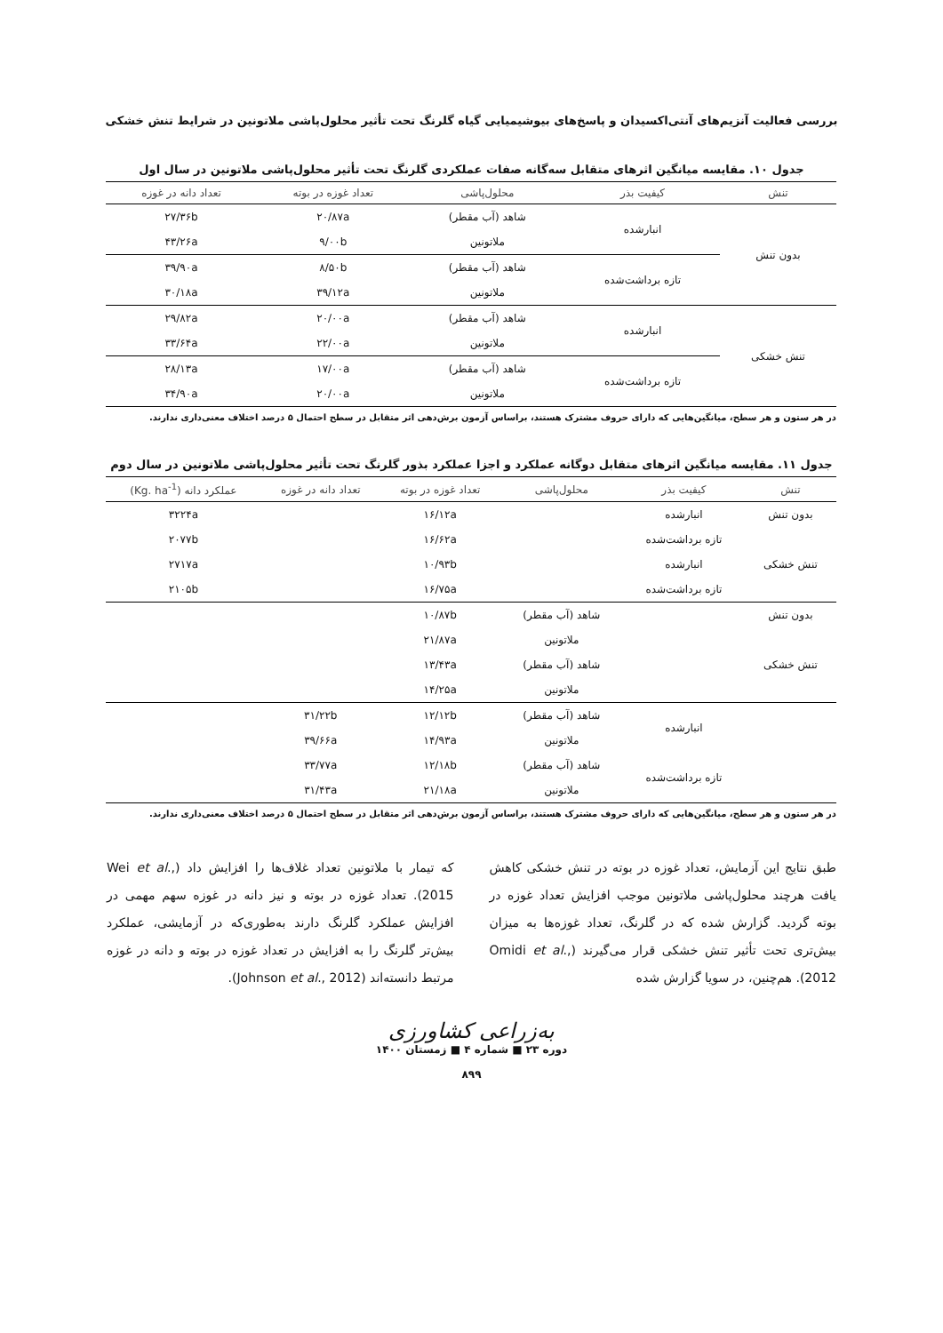بررسی فعالیت آنزیم‌های آنتی‌اکسیدان و پاسخ‌های بیوشیمیایی گیاه گلرنگ تحت تأثیر محلول‌پاشی ملاتونین در شرایط تنش خشکی
جدول ۱۰. مقایسه میانگین اثرهای متقابل سه‌گانه صفات عملکردی گلرنگ تحت تأثیر محلول‌پاشی ملاتونین در سال اول
| تنش | کیفیت بذر | محلول‌پاشی | تعداد غوزه در بوته | تعداد دانه در غوزه |
| --- | --- | --- | --- | --- |
| بدون تنش | انبارشده | شاهد (آب مقطر) | ۲۰/۸۷a | ۲۷/۳۶b |
| | | ملاتونین | ۹/۰۰b | ۴۳/۲۶a |
| | تازه برداشت‌شده | شاهد (آب مقطر) | ۸/۵۰b | ۳۹/۹۰a |
| | | ملاتونین | ۳۹/۱۲a | ۳۰/۱۸a |
| تنش خشکی | انبارشده | شاهد (آب مقطر) | ۲۰/۰۰a | ۲۹/۸۲a |
| | | ملاتونین | ۲۲/۰۰a | ۳۳/۶۴a |
| | تازه برداشت‌شده | شاهد (آب مقطر) | ۱۷/۰۰a | ۲۸/۱۳a |
| | | ملاتونین | ۲۰/۰۰a | ۳۴/۹۰a |
در هر ستون و هر سطح، میانگین‌هایی که دارای حروف مشترک هستند، براساس آزمون برش‌دهی اثر متقابل در سطح احتمال ۵ درصد اختلاف معنی‌داری ندارند.
جدول ۱۱. مقایسه میانگین اثرهای متقابل دوگانه عملکرد و اجزا عملکرد بذور گلرنگ تحت تأثیر محلول‌پاشی ملاتونین در سال دوم
| تنش | کیفیت بذر | محلول‌پاشی | تعداد غوزه در بوته | تعداد دانه در غوزه | عملکرد دانه (Kg. ha<sup>-1</sup>) |
| --- | --- | --- | --- | --- | --- |
| بدون تنش | انبارشده | | ۱۶/۱۲a | | ۳۲۲۴a |
| | تازه برداشت‌شده | | ۱۶/۶۲a | | ۲۰۷۷b |
| تنش خشکی | انبارشده | | ۱۰/۹۳b | | ۲۷۱۷a |
| | تازه برداشت‌شده | | ۱۶/۷۵a | | ۲۱۰۵b |
| بدون تنش | | شاهد (آب مقطر) | ۱۰/۸۷b | | |
| | | ملاتونین | ۲۱/۸۷a | | |
| تنش خشکی | | شاهد (آب مقطر) | ۱۳/۴۳a | | |
| | | ملاتونین | ۱۴/۲۵a | | |
| | انبارشده | شاهد (آب مقطر) | ۱۲/۱۲b | ۳۱/۲۲b | |
| | | ملاتونین | ۱۴/۹۳a | ۳۹/۶۶a | |
| | تازه برداشت‌شده | شاهد (آب مقطر) | ۱۲/۱۸b | ۳۳/۷۷a | |
| | | ملاتونین | ۲۱/۱۸a | ۳۱/۴۳a | |
در هر ستون و هر سطح، میانگین‌هایی که دارای حروف مشترک هستند، براساس آزمون برش‌دهی اثر متقابل در سطح احتمال ۵ درصد اختلاف معنی‌داری ندارند.
طبق نتایج این آزمایش، تعداد غوزه در بوته در تنش خشکی کاهش یافت هرچند محلول‌پاشی ملاتونین موجب افزایش تعداد غوزه در بوته گردید. گزارش شده که در گلرنگ، تعداد غوزه‌ها به میزان بیش‌تری تحت تأثیر تنش خشکی قرار می‌گیرند (Omidi et al., 2012). هم‌چنین، در سویا گزارش شده
که تیمار با ملاتونین تعداد غلاف‌ها را افزایش داد (Wei et al., 2015). تعداد غوزه در بوته و نیز دانه در غوزه سهم مهمی در افزایش عملکرد گلرنگ دارند به‌طوری‌که در آزمایشی، عملکرد بیش‌تر گلرنگ را به افزایش در تعداد غوزه در بوته و دانه در غوزه مرتبط دانسته‌اند (Johnson et al., 2012).
به‌زراعی کشاورزی
دوره ۲۳ ■ شماره ۴ ■ زمستان ۱۴۰۰
۸۹۹